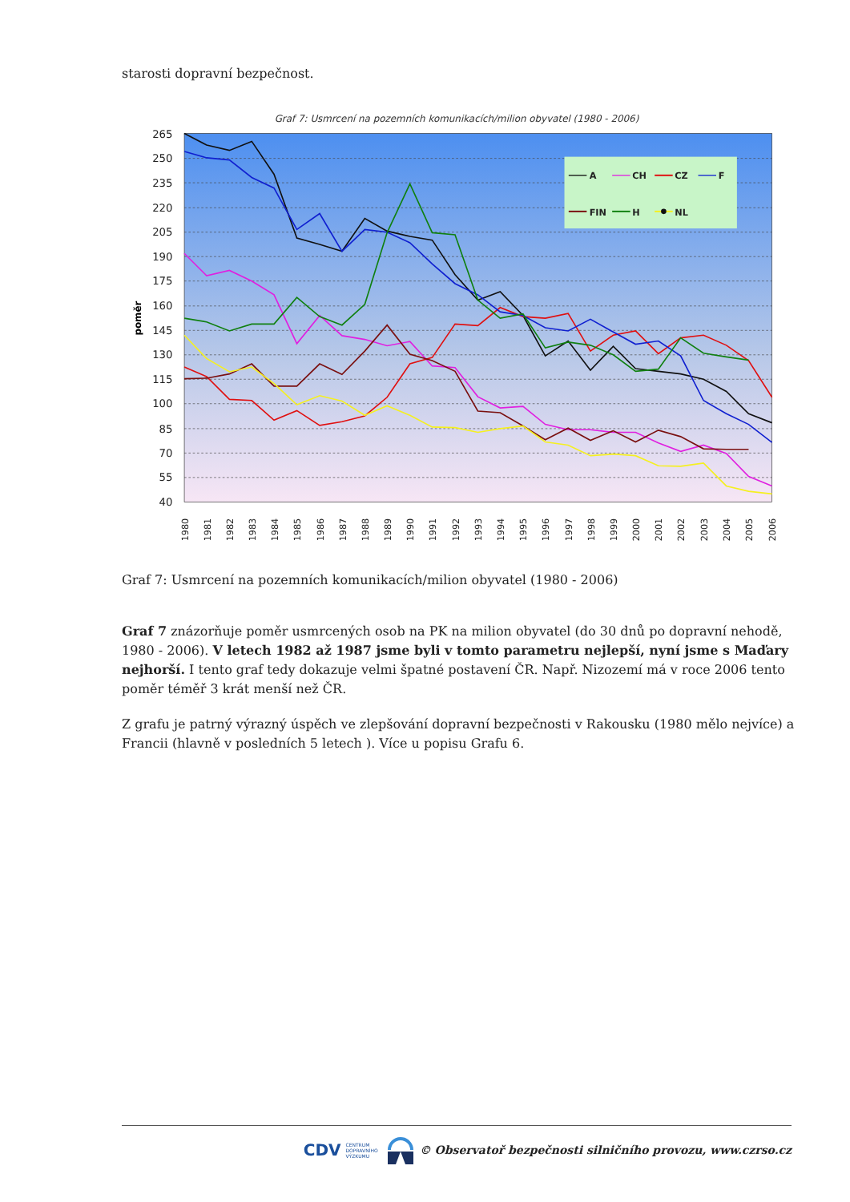starosti dopravní bezpečnost.
Graf 7: Usmrcení na pozemních komunikacích/milion obyvatel (1980 - 2006)
265
250
235
220
205
190
175
160
145
130
115
100
85
70
55
40
poměr
1980
1981
1982
1983
1984
1985
1986
1987
1988
1989
1990
1991
1992
1993
1994
1995
1996
1997
1998
1999
2000
2001
2002
2003
2004
2005
2006
A
CH
CZ
F
FIN
H
NL
Graf 7: Usmrcení na pozemních komunikacích/milion obyvatel (1980 - 2006)
Graf 7 znázorňuje poměr usmrcených osob na PK na milion obyvatel (do 30 dnů po dopravní nehodě, 1980 - 2006). V letech 1982 až 1987 jsme byli v tomto parametru nejlepší, nyní jsme s Maďary nejhorší. I tento graf tedy dokazuje velmi špatné postavení ČR. Např. Nizozemí má v roce 2006 tento poměr téměř 3 krát menší než ČR.
Z grafu je patrný výrazný úspěch ve zlepšování dopravní bezpečnosti v Rakousku (1980 mělo nejvíce) a Francii (hlavně v posledních 5 letech ). Více u popisu Grafu 6.
CDV CENTRUM
DOPRAVNÍHO
VÝZKUMU © Observatoř bezpečnosti silničního provozu, www.czrso.cz